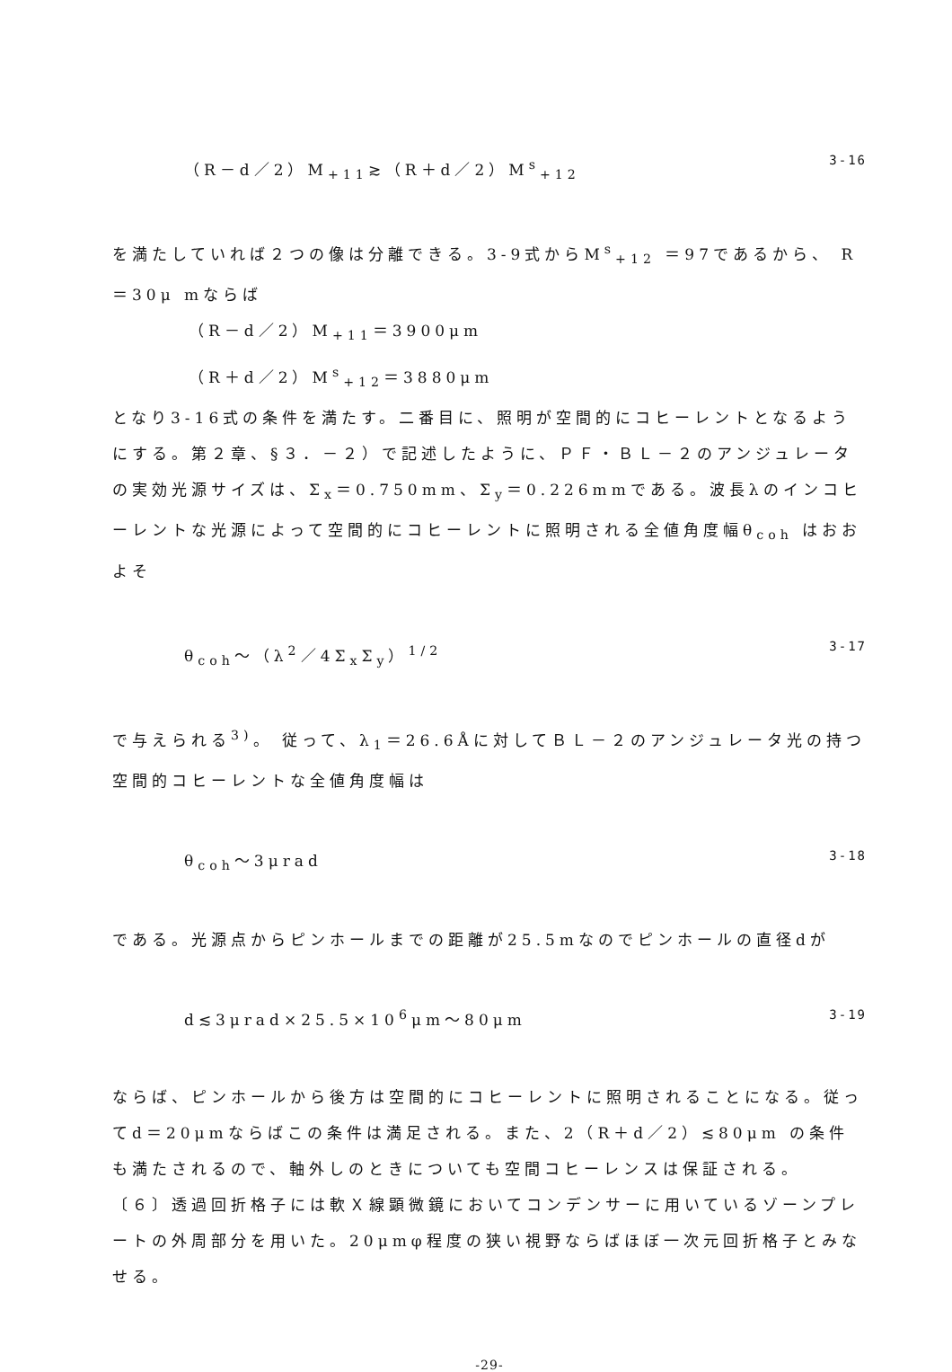（R－d／2）M<sub>+11</sub>≳（R＋d／2）M<sup>s</sup><sub>+12</sub> 3-16
を満たしていれば２つの像は分離できる。3-9式からM<sup>s</sup><sub>+12</sub> ＝97であるから、 R ＝30μ mならば
（R－d／2）M<sub>+11</sub>＝3900μm
（R＋d／2）M<sup>s</sup><sub>+12</sub>＝3880μm
となり3-16式の条件を満たす。二番目に、照明が空間的にコヒーレントとなるようにする。第２章、§３．－２）で記述したように、ＰＦ・ＢＬ－２のアンジュレータの実効光源サイズは、Σ<sub>x</sub>＝0.750mm、Σ<sub>y</sub>＝0.226mmである。波長λのインコヒーレントな光源によって空間的にコヒーレントに照明される全値角度幅θ<sub>coh</sub> はおおよそ
θ<sub>coh</sub>～（λ<sup>2</sup>／4Σ<sub>x</sub>Σ<sub>y</sub>）<sup>1/2</sup> 3-17
で与えられる<sup>3)</sup>。 従って、λ<sub>1</sub>＝26.6Åに対してＢＬ－２のアンジュレータ光の持つ空間的コヒーレントな全値角度幅は
θ<sub>coh</sub>～3μrad 3-18
である。光源点からピンホールまでの距離が25.5mなのでピンホールの直径dが
d≲3μrad×25.5×10<sup>6</sup>μm～80μm 3-19
ならば、ピンホールから後方は空間的にコヒーレントに照明されることになる。従ってd＝20μmならばこの条件は満足される。また、2（R＋d／2）≲80μm の条件も満たされるので、軸外しのときについても空間コヒーレンスは保証される。
〔６〕透過回折格子には軟Ｘ線顕微鏡においてコンデンサーに用いているゾーンプレートの外周部分を用いた。20μmφ程度の狭い視野ならばほぼ一次元回折格子とみなせる。
-29-